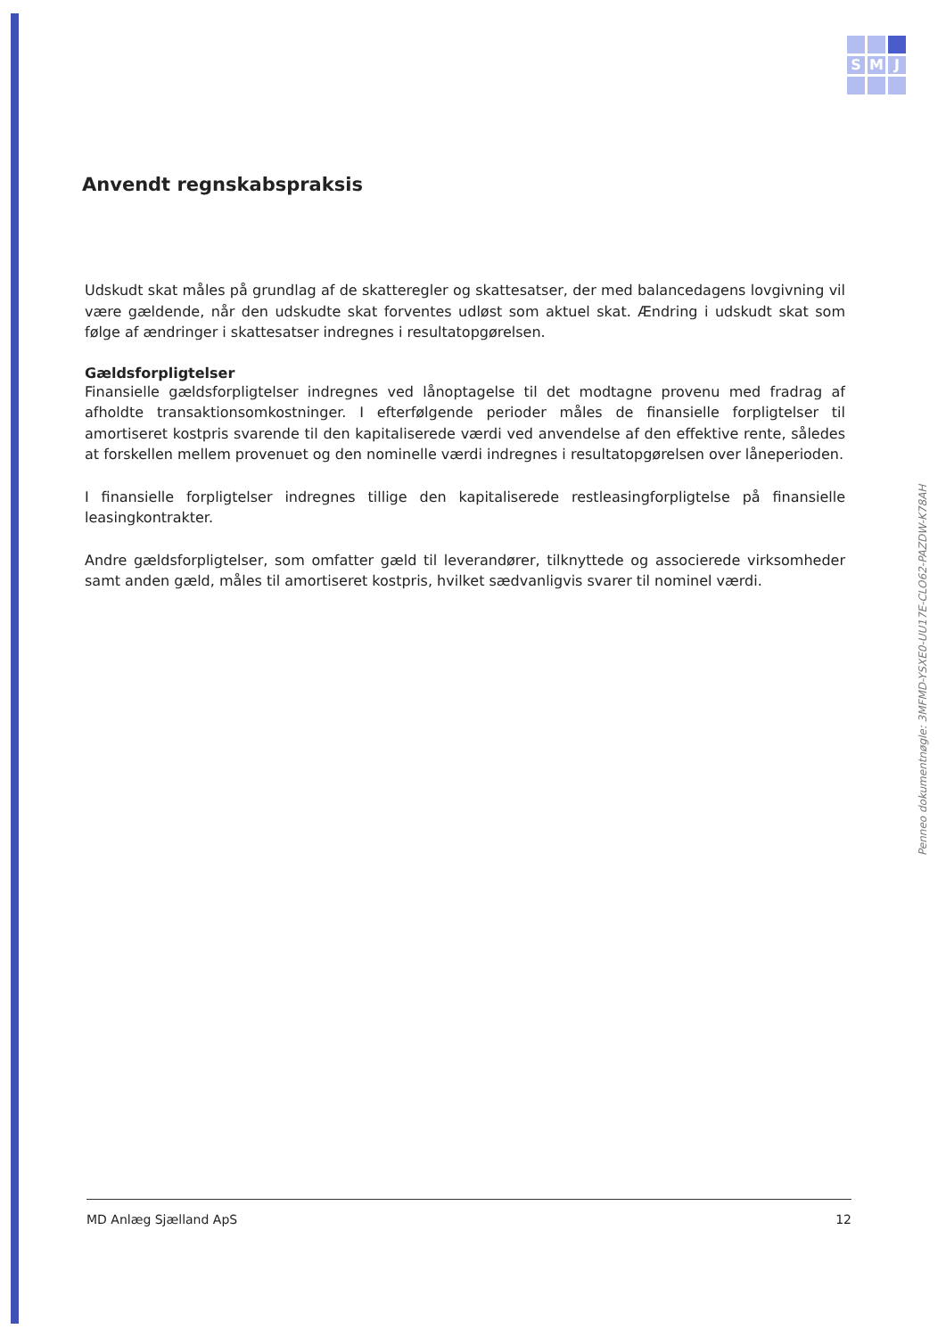S
M
J
Anvendt regnskabspraksis
Udskudt skat måles på grundlag af de skatteregler og skattesatser, der med balancedagens lovgivning vil være gældende, når den udskudte skat forventes udløst som aktuel skat. Ændring i udskudt skat som følge af ændringer i skattesatser indregnes i resultatopgørelsen.
Gældsforpligtelser
Finansielle gældsforpligtelser indregnes ved lånoptagelse til det modtagne provenu med fradrag af afholdte transaktionsomkostninger. I efterfølgende perioder måles de finansielle forpligtelser til amortiseret kostpris svarende til den kapitaliserede værdi ved anvendelse af den effektive rente, således at forskellen mellem provenuet og den nominelle værdi indregnes i resultatopgørelsen over låneperioden.
I finansielle forpligtelser indregnes tillige den kapitaliserede restleasingforpligtelse på finansielle leasingkontrakter.
Andre gældsforpligtelser, som omfatter gæld til leverandører, tilknyttede og associerede virksomheder samt anden gæld, måles til amortiseret kostpris, hvilket sædvanligvis svarer til nominel værdi.
MD Anlæg Sjælland ApS 12
Penneo dokumentnøgle: 3MFMD-YSXE0-UU17E-CLO62-PAZDW-K78AH